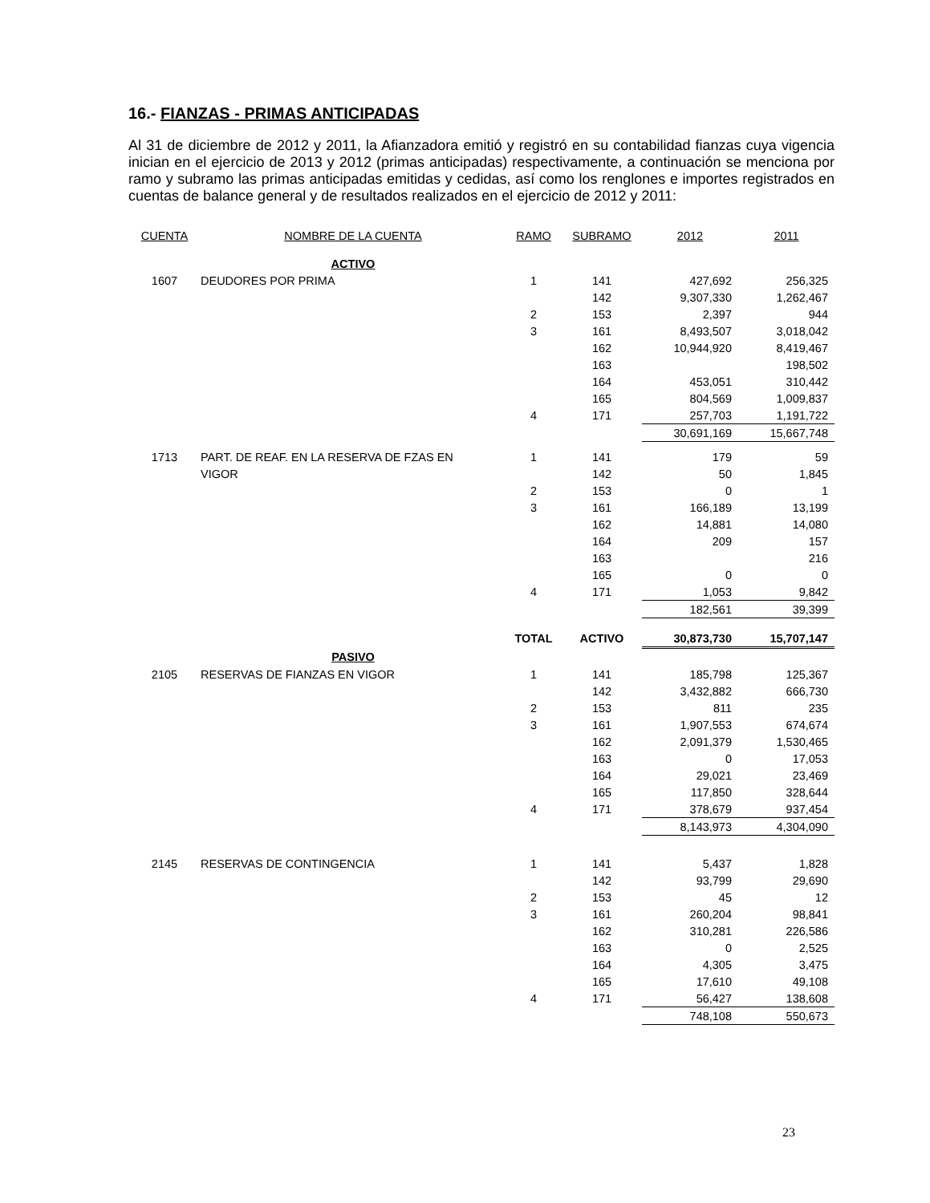16.- FIANZAS - PRIMAS ANTICIPADAS
Al 31 de diciembre de 2012 y 2011, la Afianzadora emitió y registró en su contabilidad fianzas cuya vigencia inician en el ejercicio de 2013 y 2012 (primas anticipadas) respectivamente, a continuación se menciona por ramo y subramo las primas anticipadas emitidas y cedidas, así como los renglones e importes registrados en cuentas de balance general y de resultados realizados en el ejercicio de 2012 y 2011:
| CUENTA | NOMBRE DE LA CUENTA | RAMO | SUBRAMO | 2012 | 2011 |
| --- | --- | --- | --- | --- | --- |
| | ACTIVO | | | | |
| 1607 | DEUDORES POR PRIMA | 1 | 141 | 427,692 | 256,325 |
| | | | 142 | 9,307,330 | 1,262,467 |
| | | 2 | 153 | 2,397 | 944 |
| | | 3 | 161 | 8,493,507 | 3,018,042 |
| | | | 162 | 10,944,920 | 8,419,467 |
| | | | 163 | | 198,502 |
| | | | 164 | 453,051 | 310,442 |
| | | | 165 | 804,569 | 1,009,837 |
| | | 4 | 171 | 257,703 | 1,191,722 |
| | | | | 30,691,169 | 15,667,748 |
| 1713 | PART. DE REAF. EN LA RESERVA DE FZAS EN | 1 | 141 | 179 | 59 |
| | VIGOR | | 142 | 50 | 1,845 |
| | | 2 | 153 | 0 | 1 |
| | | 3 | 161 | 166,189 | 13,199 |
| | | | 162 | 14,881 | 14,080 |
| | | | 164 | 209 | 157 |
| | | | 163 | | 216 |
| | | | 165 | 0 | 0 |
| | | 4 | 171 | 1,053 | 9,842 |
| | | | | 182,561 | 39,399 |
| | | TOTAL | ACTIVO | 30,873,730 | 15,707,147 |
| | PASIVO | | | | |
| 2105 | RESERVAS DE FIANZAS EN VIGOR | 1 | 141 | 185,798 | 125,367 |
| | | | 142 | 3,432,882 | 666,730 |
| | | 2 | 153 | 811 | 235 |
| | | 3 | 161 | 1,907,553 | 674,674 |
| | | | 162 | 2,091,379 | 1,530,465 |
| | | | 163 | 0 | 17,053 |
| | | | 164 | 29,021 | 23,469 |
| | | | 165 | 117,850 | 328,644 |
| | | 4 | 171 | 378,679 | 937,454 |
| | | | | 8,143,973 | 4,304,090 |
| 2145 | RESERVAS DE CONTINGENCIA | 1 | 141 | 5,437 | 1,828 |
| | | | 142 | 93,799 | 29,690 |
| | | 2 | 153 | 45 | 12 |
| | | 3 | 161 | 260,204 | 98,841 |
| | | | 162 | 310,281 | 226,586 |
| | | | 163 | 0 | 2,525 |
| | | | 164 | 4,305 | 3,475 |
| | | | 165 | 17,610 | 49,108 |
| | | 4 | 171 | 56,427 | 138,608 |
| | | | | 748,108 | 550,673 |
23